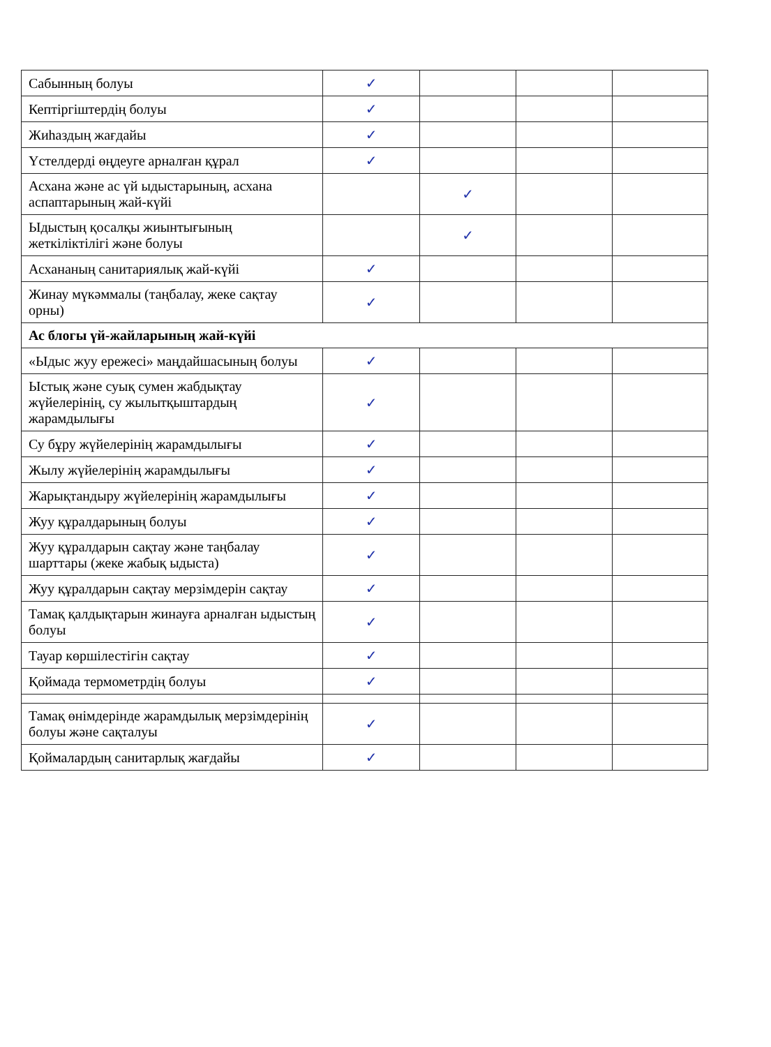| Сабынның болуы | ✓ | | | |
| Кептіргіштердің болуы | ✓ | | | |
| Жиhаздың жағдайы | ✓ | | | |
| Үстелдерді өңдеуге арналған құрал | ✓ | | | |
| Асхана және ас үй ыдыстарының, асхана аспаптарының жай-күйі | | ✓ | | |
| Ыдыстың қосалқы жиынтығының жеткіліктілігі және болуы | | ✓ | | |
| Асхананың санитариялық жай-күйі | ✓ | | | |
| Жинау мүкәммалы (таңбалау, жеке сақтау орны) | ✓ | | | |
| Ас блогы үй-жайларының жай-күйі | | | | |
| «Ыдыс жуу ережесі» маңдайшасының болуы | ✓ | | | |
| Ыстық және суық сумен жабдықтау жүйелерінің, су жылытқыштардың жарамдылығы | ✓ | | | |
| Су бұру жүйелерінің жарамдылығы | ✓ | | | |
| Жылу жүйелерінің жарамдылығы | ✓ | | | |
| Жарықтандыру жүйелерінің жарамдылығы | ✓ | | | |
| Жуу құралдарының болуы | ✓ | | | |
| Жуу құралдарын сақтау және таңбалау шарттары (жеке жабық ыдыста) | ✓ | | | |
| Жуу құралдарын сақтау мерзімдерін сақтау | ✓ | | | |
| Тамақ қалдықтарын жинауға арналған ыдыстың болуы | ✓ | | | |
| Тауар көршілестігін сақтау | ✓ | | | |
| Қоймада термометрдің болуы | ✓ | | | |
| Тамақ өнімдерінде жарамдылық мерзімдерінің болуы және сақталуы | ✓ | | | |
| Қоймалардың санитарлық жағдайы | ✓ | | | |